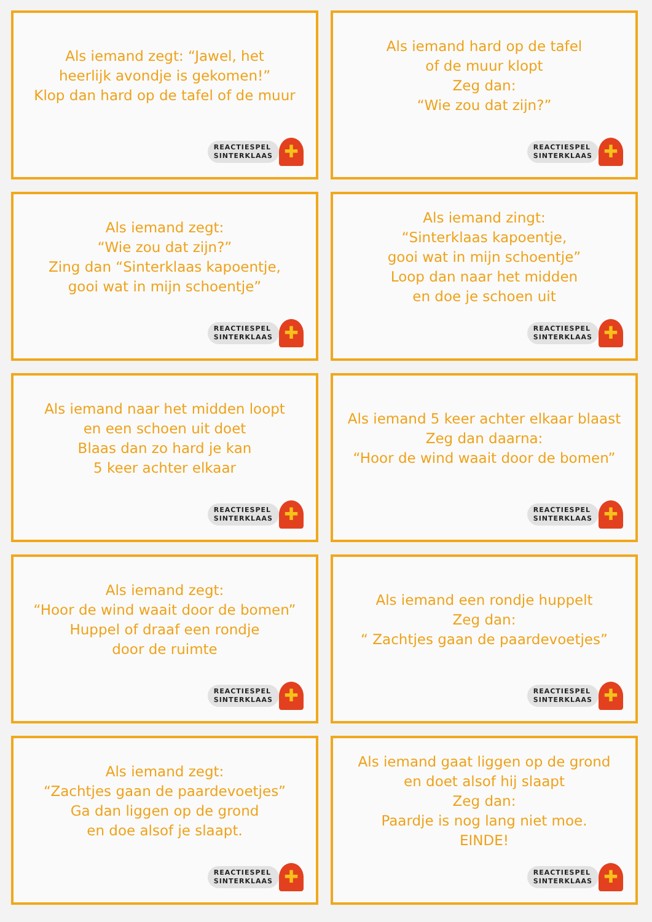Als iemand zegt: “Jawel, het
heerlijk avondje is gekomen!”
Klop dan hard op de tafel of de muur
REACTIESPEL
SINTERKLAAS
✚
Als iemand hard op de tafel
of de muur klopt
Zeg dan:
“Wie zou dat zijn?”
REACTIESPEL
SINTERKLAAS
✚
Als iemand zegt:
“Wie zou dat zijn?”
Zing dan “Sinterklaas kapoentje,
gooi wat in mijn schoentje”
REACTIESPEL
SINTERKLAAS
✚
Als iemand zingt:
“Sinterklaas kapoentje,
gooi wat in mijn schoentje”
Loop dan naar het midden
en doe je schoen uit
REACTIESPEL
SINTERKLAAS
✚
Als iemand naar het midden loopt
en een schoen uit doet
Blaas dan zo hard je kan
5 keer achter elkaar
REACTIESPEL
SINTERKLAAS
✚
Als iemand 5 keer achter elkaar blaast
Zeg dan daarna:
“Hoor de wind waait door de bomen”
REACTIESPEL
SINTERKLAAS
✚
Als iemand zegt:
“Hoor de wind waait door de bomen”
Huppel of draaf een rondje
door de ruimte
REACTIESPEL
SINTERKLAAS
✚
Als iemand een rondje huppelt
Zeg dan:
“ Zachtjes gaan de paardevoetjes”
REACTIESPEL
SINTERKLAAS
✚
Als iemand zegt:
“Zachtjes gaan de paardevoetjes”
Ga dan liggen op de grond
en doe alsof je slaapt.
REACTIESPEL
SINTERKLAAS
✚
Als iemand gaat liggen op de grond
en doet alsof hij slaapt
Zeg dan:
Paardje is nog lang niet moe.
EINDE!
REACTIESPEL
SINTERKLAAS
✚